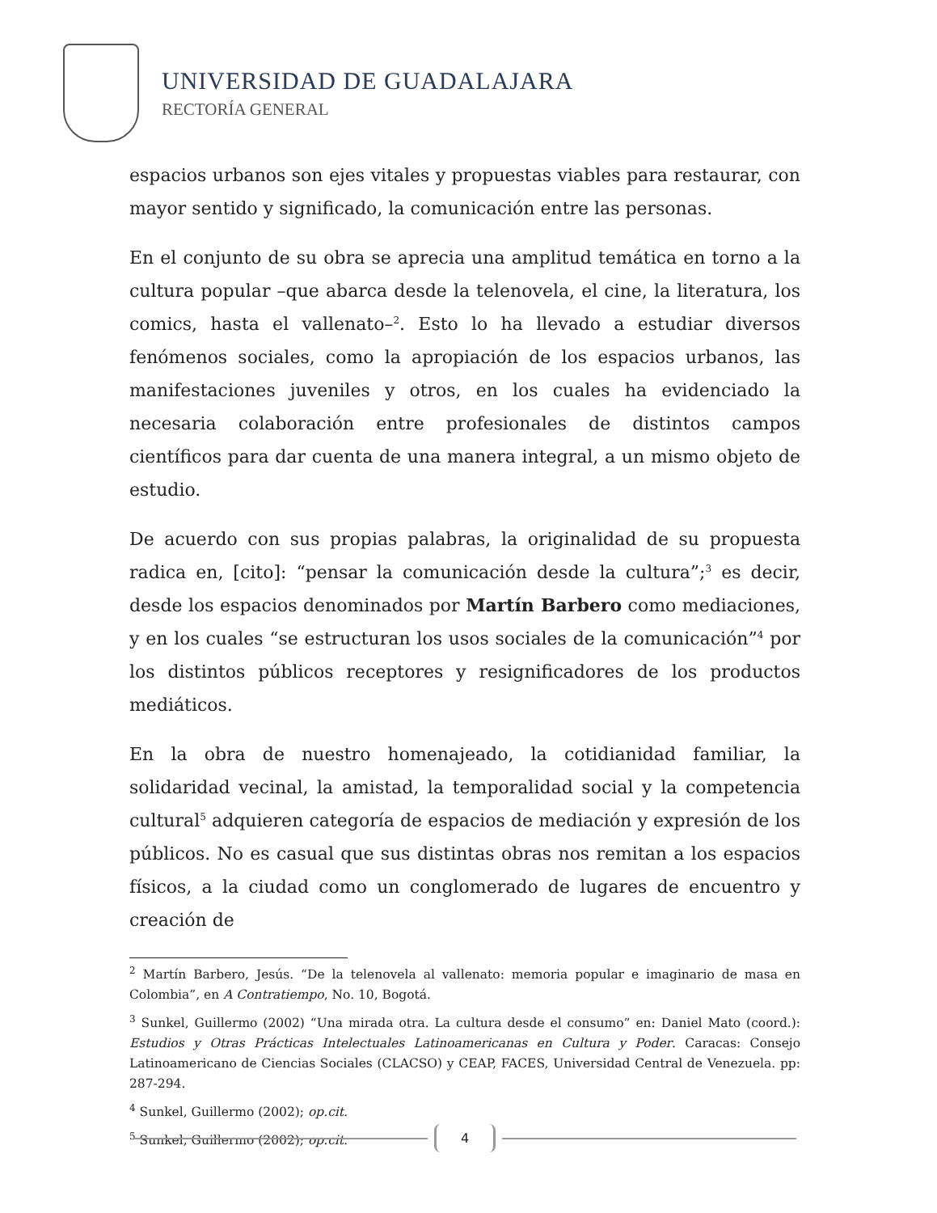UNIVERSIDAD DE GUADALAJARA
RECTORÍA GENERAL
espacios urbanos son ejes vitales y propuestas viables para restaurar, con mayor sentido y significado, la comunicación entre las personas.
En el conjunto de su obra se aprecia una amplitud temática en torno a la cultura popular –que abarca desde la telenovela, el cine, la literatura, los comics, hasta el vallenato–<sup>2</sup>. Esto lo ha llevado a estudiar diversos fenómenos sociales, como la apropiación de los espacios urbanos, las manifestaciones juveniles y otros, en los cuales ha evidenciado la necesaria colaboración entre profesionales de distintos campos científicos para dar cuenta de una manera integral, a un mismo objeto de estudio.
De acuerdo con sus propias palabras, la originalidad de su propuesta radica en, [cito]: “pensar la comunicación desde la cultura”;<sup>3</sup> es decir, desde los espacios denominados por Martín Barbero como mediaciones, y en los cuales “se estructuran los usos sociales de la comunicación”<sup>4</sup> por los distintos públicos receptores y resignificadores de los productos mediáticos.
En la obra de nuestro homenajeado, la cotidianidad familiar, la solidaridad vecinal, la amistad, la temporalidad social y la competencia cultural<sup>5</sup> adquieren categoría de espacios de mediación y expresión de los públicos. No es casual que sus distintas obras nos remitan a los espacios físicos, a la ciudad como un conglomerado de lugares de encuentro y creación de
<sup>2</sup> Martín Barbero, Jesús. “De la telenovela al vallenato: memoria popular e imaginario de masa en Colombia”, en A Contratiempo, No. 10, Bogotá.
<sup>3</sup> Sunkel, Guillermo (2002) “Una mirada otra. La cultura desde el consumo” en: Daniel Mato (coord.): Estudios y Otras Prácticas Intelectuales Latinoamericanas en Cultura y Poder. Caracas: Consejo Latinoamericano de Ciencias Sociales (CLACSO) y CEAP, FACES, Universidad Central de Venezuela. pp: 287-294.
<sup>4</sup> Sunkel, Guillermo (2002); op.cit.
<sup>5</sup> Sunkel, Guillermo (2002); op.cit.
4